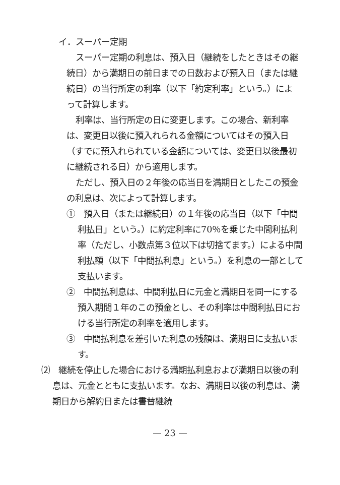イ．スーパー定期
スーパー定期の利息は、預入日（継続をしたときはその継続日）から満期日の前日までの日数および預入日（または継続日）の当行所定の利率（以下「約定利率」という。）によって計算します。
利率は、当行所定の日に変更します。この場合、新利率は、変更日以後に預入れられる金額についてはその預入日（すでに預入れられている金額については、変更日以後最初に継続される日）から適用します。
ただし、預入日の２年後の応当日を満期日としたこの預金の利息は、次によって計算します。
①　預入日（または継続日）の１年後の応当日（以下「中間利払日」という。）に約定利率に70％を乗じた中間利払利率（ただし、小数点第３位以下は切捨てます。）による中間利払額（以下「中間払利息」という。）を利息の一部として支払います。
②　中間払利息は、中間利払日に元金と満期日を同一にする預入期間１年のこの預金とし、その利率は中間利払日における当行所定の利率を適用します。
③　中間払利息を差引いた利息の残額は、満期日に支払います。
⑵　継続を停止した場合における満期払利息および満期日以後の利息は、元金とともに支払います。なお、満期日以後の利息は、満期日から解約日または書替継続
— 23 —